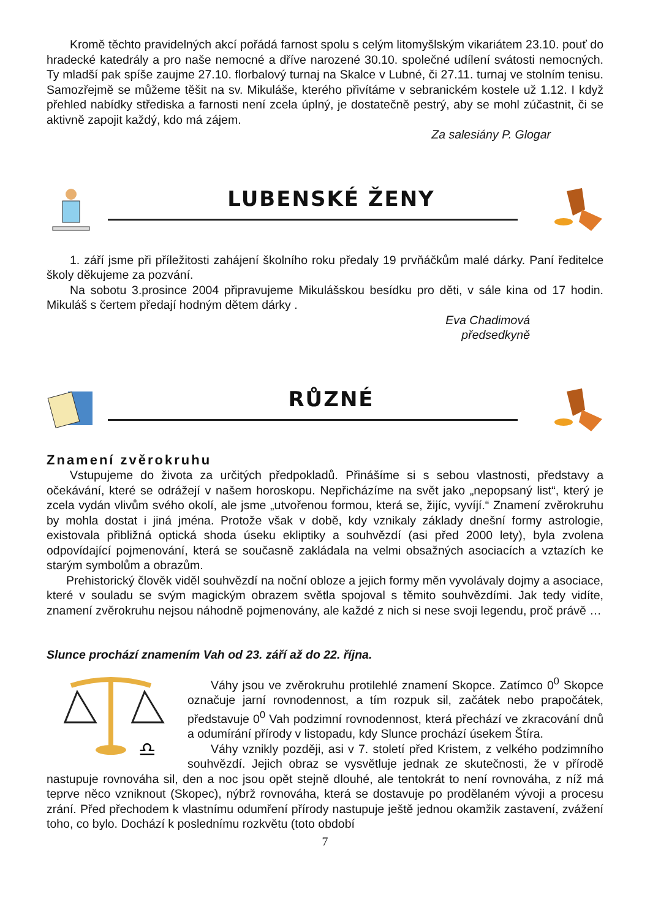Kromě těchto pravidelných akcí pořádá farnost spolu s celým litomyšlským vikariátem 23.10. pouť do hradecké katedrály a pro naše nemocné a dříve narozené 30.10. společné udílení svátosti nemocných. Ty mladší pak spíše zaujme 27.10. florbalový turnaj na Skalce v Lubné, či 27.11. turnaj ve stolním tenisu. Samozřejmě se můžeme těšit na sv. Mikuláše, kterého přivítáme v sebranickém kostele už 1.12. I když přehled nabídky střediska a farnosti není zcela úplný, je dostatečně pestrý, aby se mohl zúčastnit, či se aktivně zapojit každý, kdo má zájem.
Za salesiány P. Glogar
LUBENSKÉ ŽENY
1. září jsme při příležitosti zahájení školního roku předaly 19 prvňáčkům malé dárky. Paní ředitelce školy děkujeme za pozvání.
Na sobotu 3.prosince 2004 připravujeme Mikulášskou besídku pro děti, v sále kina od 17 hodin. Mikuláš s čertem předají hodným dětem dárky .
Eva Chadimová
předsedkyně
RŮZNÉ
Znamení zvěrokruhu
Vstupujeme do života za určitých předpokladů. Přinášíme si s sebou vlastnosti, představy a očekávání, které se odrážejí v našem horoskopu. Nepřicházíme na svět jako „nepopsaný list“, který je zcela vydán vlivům svého okolí, ale jsme „utvořenou formou, která se, žijíc, vyvíjí.“ Znamení zvěrokruhu by mohla dostat i jiná jména. Protože však v době, kdy vznikaly základy dnešní formy astrologie, existovala přibližná optická shoda úseku ekliptiky a souhvězdí (asi před 2000 lety), byla zvolena odpovídající pojmenování, která se současně zakládala na velmi obsažných asociacích a vztazích ke starým symbolům a obrazům.
Prehistorický člověk viděl souhvězdí na noční obloze a jejich formy měn vyvolávaly dojmy a asociace, které v souladu se svým magickým obrazem světla spojoval s těmito souhvězdími. Jak tedy vidíte, znamení zvěrokruhu nejsou náhodně pojmenovány, ale každé z nich si nese svoji legendu, proč právě …
Slunce prochází znamením Vah od 23. září až do 22. října.
♎
Váhy jsou ve zvěrokruhu protilehlé znamení Skopce. Zatímco 0<sup>0</sup> Skopce označuje jarní rovnodennost, a tím rozpuk sil, začátek nebo prapočátek, představuje 0<sup>0</sup> Vah podzimní rovnodennost, která přechází ve zkracování dnů a odumírání přírody v listopadu, kdy Slunce prochází úsekem Štíra.
Váhy vznikly později, asi v 7. století před Kristem, z velkého podzimního souhvězdí. Jejich obraz se vysvětluje jednak ze skutečnosti, že v přírodě nastupuje rovnováha sil, den a noc jsou opět stejně dlouhé, ale tentokrát to není rovnováha, z níž má teprve něco vzniknout (Skopec), nýbrž rovnováha, která se dostavuje po prodělaném vývoji a procesu zrání. Před přechodem k vlastnímu odumření přírody nastupuje ještě jednou okamžik zastavení, zvážení toho, co bylo. Dochází k poslednímu rozkvětu (toto období
7